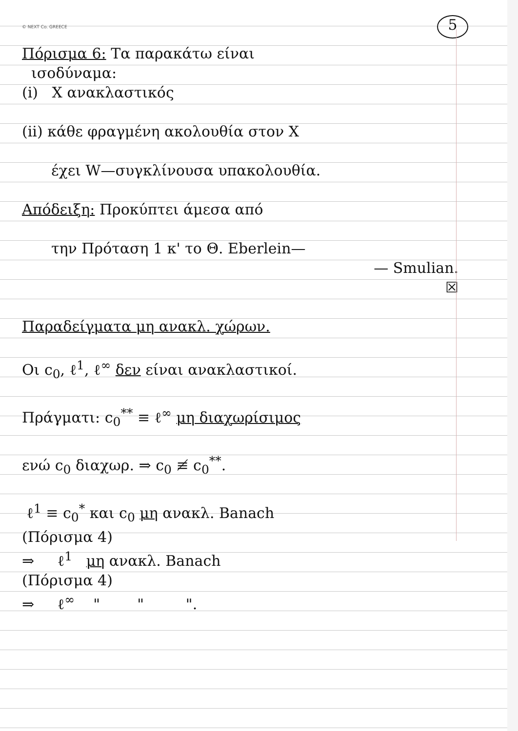© NEXT Co. GREECE 5
Πόρισμα 6: Τα παρακάτω είναι
ισοδύναμα:
(i) X ανακλαστικός
(ii) κάθε φραγμένη ακολουθία στον X
έχει W—συγκλίνουσα υπακολουθία.
Απόδειξη: Προκύπτει άμεσα από
την Πρόταση 1 κ' το Θ. Eberlein—
— Smulian.
☒
Παραδείγματα μη ανακλ. χώρων.
Οι c<sub>0</sub>, ℓ<sup>1</sup>, ℓ<sup>∞</sup> δεν είναι ανακλαστικοί.
Πράγματι: c<sub>0</sub><sup>**</sup> ≡ ℓ<sup>∞</sup> μη διαχωρίσιμος
ενώ c<sub>0</sub> διαχωρ. ⇒ c<sub>0</sub> ≢ c<sub>0</sub><sup>**</sup>.
ℓ<sup>1</sup> ≡ c<sub>0</sub><sup>*</sup> και c<sub>0</sub> μη ανακλ. Banach
(Πόρισμα 4)
⇒ ℓ<sup>1</sup> μη ανακλ. Banach
(Πόρισμα 4)
⇒ ℓ<sup>∞</sup> " " ".